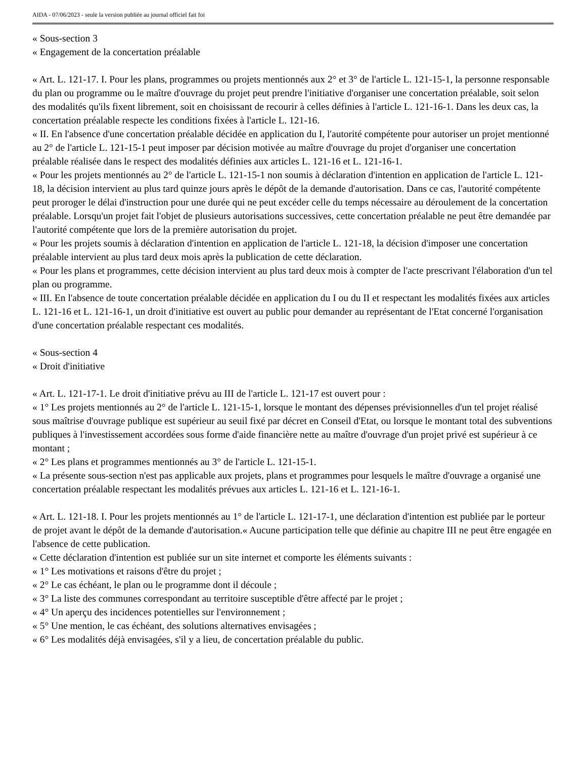AIDA - 07/06/2023 - seule la version publiée au journal officiel fait foi
« Sous-section 3
« Engagement de la concertation préalable
« Art. L. 121-17. I. Pour les plans, programmes ou projets mentionnés aux 2° et 3° de l'article L. 121-15-1, la personne responsable du plan ou programme ou le maître d'ouvrage du projet peut prendre l'initiative d'organiser une concertation préalable, soit selon des modalités qu'ils fixent librement, soit en choisissant de recourir à celles définies à l'article L. 121-16-1. Dans les deux cas, la concertation préalable respecte les conditions fixées à l'article L. 121-16.
« II. En l'absence d'une concertation préalable décidée en application du I, l'autorité compétente pour autoriser un projet mentionné au 2° de l'article L. 121-15-1 peut imposer par décision motivée au maître d'ouvrage du projet d'organiser une concertation préalable réalisée dans le respect des modalités définies aux articles L. 121-16 et L. 121-16-1.
« Pour les projets mentionnés au 2° de l'article L. 121-15-1 non soumis à déclaration d'intention en application de l'article L. 121-18, la décision intervient au plus tard quinze jours après le dépôt de la demande d'autorisation. Dans ce cas, l'autorité compétente peut proroger le délai d'instruction pour une durée qui ne peut excéder celle du temps nécessaire au déroulement de la concertation préalable. Lorsqu'un projet fait l'objet de plusieurs autorisations successives, cette concertation préalable ne peut être demandée par l'autorité compétente que lors de la première autorisation du projet.
« Pour les projets soumis à déclaration d'intention en application de l'article L. 121-18, la décision d'imposer une concertation préalable intervient au plus tard deux mois après la publication de cette déclaration.
« Pour les plans et programmes, cette décision intervient au plus tard deux mois à compter de l'acte prescrivant l'élaboration d'un tel plan ou programme.
« III. En l'absence de toute concertation préalable décidée en application du I ou du II et respectant les modalités fixées aux articles L. 121-16 et L. 121-16-1, un droit d'initiative est ouvert au public pour demander au représentant de l'Etat concerné l'organisation d'une concertation préalable respectant ces modalités.
« Sous-section 4
« Droit d'initiative
« Art. L. 121-17-1. Le droit d'initiative prévu au III de l'article L. 121-17 est ouvert pour :
« 1° Les projets mentionnés au 2° de l'article L. 121-15-1, lorsque le montant des dépenses prévisionnelles d'un tel projet réalisé sous maîtrise d'ouvrage publique est supérieur au seuil fixé par décret en Conseil d'Etat, ou lorsque le montant total des subventions publiques à l'investissement accordées sous forme d'aide financière nette au maître d'ouvrage d'un projet privé est supérieur à ce montant ;
« 2° Les plans et programmes mentionnés au 3° de l'article L. 121-15-1.
« La présente sous-section n'est pas applicable aux projets, plans et programmes pour lesquels le maître d'ouvrage a organisé une concertation préalable respectant les modalités prévues aux articles L. 121-16 et L. 121-16-1.
« Art. L. 121-18. I. Pour les projets mentionnés au 1° de l'article L. 121-17-1, une déclaration d'intention est publiée par le porteur de projet avant le dépôt de la demande d'autorisation.« Aucune participation telle que définie au chapitre III ne peut être engagée en l'absence de cette publication.
« Cette déclaration d'intention est publiée sur un site internet et comporte les éléments suivants :
« 1° Les motivations et raisons d'être du projet ;
« 2° Le cas échéant, le plan ou le programme dont il découle ;
« 3° La liste des communes correspondant au territoire susceptible d'être affecté par le projet ;
« 4° Un aperçu des incidences potentielles sur l'environnement ;
« 5° Une mention, le cas échéant, des solutions alternatives envisagées ;
« 6° Les modalités déjà envisagées, s'il y a lieu, de concertation préalable du public.